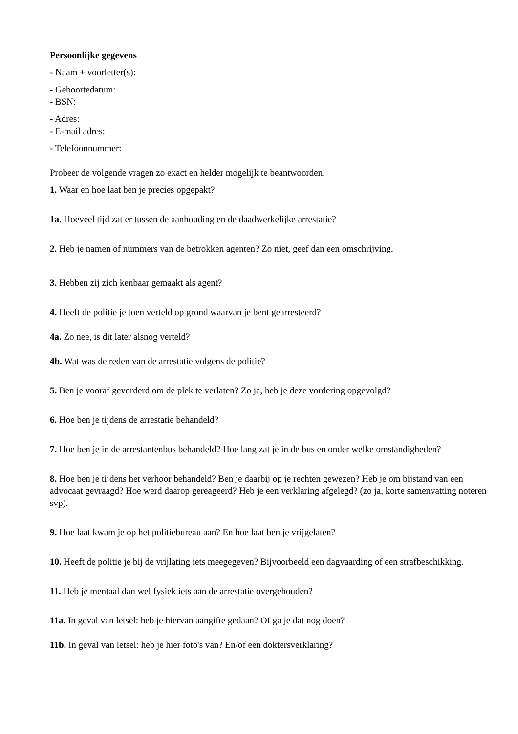Persoonlijke gegevens
- Naam + voorletter(s):
- Geboortedatum:
- BSN:
- Adres:
- E-mail adres:
- Telefoonnummer:
Probeer de volgende vragen zo exact en helder mogelijk te beantwoorden.
1. Waar en hoe laat ben je precies opgepakt?
1a. Hoeveel tijd zat er tussen de aanhouding en de daadwerkelijke arrestatie?
2. Heb je namen of nummers van de betrokken agenten? Zo niet, geef dan een omschrijving.
3. Hebben zij zich kenbaar gemaakt als agent?
4. Heeft de politie je toen verteld op grond waarvan je bent gearresteerd?
4a. Zo nee, is dit later alsnog verteld?
4b. Wat was de reden van de arrestatie volgens de politie?
5. Ben je vooraf gevorderd om de plek te verlaten? Zo ja, heb je deze vordering opgevolgd?
6. Hoe ben je tijdens de arrestatie behandeld?
7. Hoe ben je in de arrestantenbus behandeld? Hoe lang zat je in de bus en onder welke omstandigheden?
8. Hoe ben je tijdens het verhoor behandeld? Ben je daarbij op je rechten gewezen? Heb je om bijstand van een advocaat gevraagd? Hoe werd daarop gereageerd? Heb je een verklaring afgelegd? (zo ja, korte samenvatting noteren svp).
9. Hoe laat kwam je op het politiebureau aan? En hoe laat ben je vrijgelaten?
10. Heeft de politie je bij de vrijlating iets meegegeven? Bijvoorbeeld een dagvaarding of een strafbeschikking.
11. Heb je mentaal dan wel fysiek iets aan de arrestatie overgehouden?
11a. In geval van letsel: heb je hiervan aangifte gedaan? Of ga je dat nog doen?
11b. In geval van letsel: heb je hier foto's van? En/of een doktersverklaring?